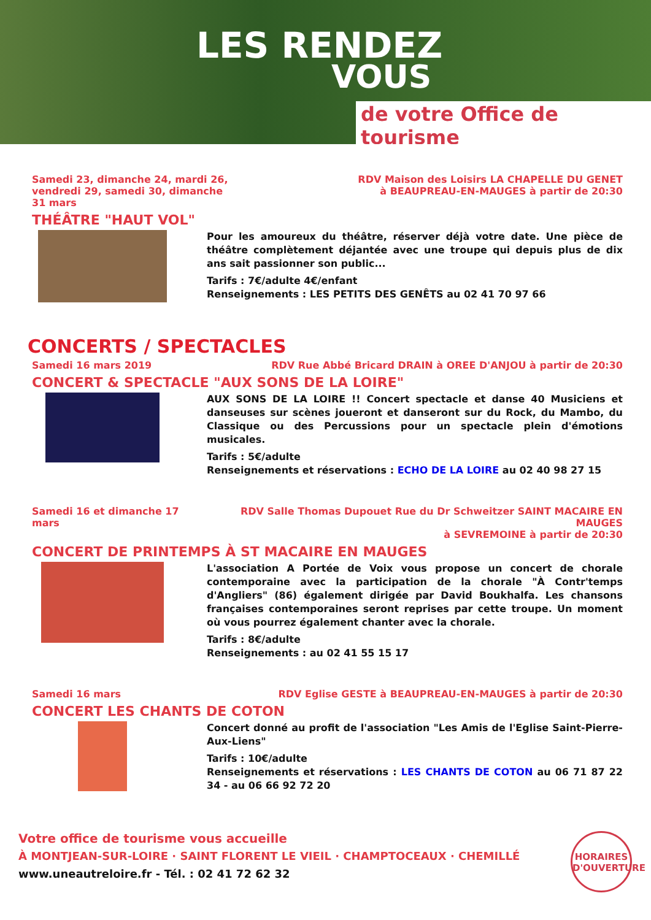LES RENDEZ
VOUS
de votre Office de tourisme
Samedi 23, dimanche 24, mardi 26,
vendredi 29, samedi 30, dimanche
31 mars
RDV Maison des Loisirs LA CHAPELLE DU GENET
à BEAUPREAU-EN-MAUGES à partir de 20:30
THÉÂTRE "HAUT VOL"
Pour les amoureux du théâtre, réserver déjà votre date. Une pièce de théâtre complètement déjantée avec une troupe qui depuis plus de dix ans sait passionner son public...
Tarifs : 7€/adulte 4€/enfant
Renseignements : LES PETITS DES GENÊTS au 02 41 70 97 66
CONCERTS / SPECTACLES
Samedi 16 mars 2019 RDV Rue Abbé Bricard DRAIN à OREE D'ANJOU à partir de 20:30
CONCERT & SPECTACLE "AUX SONS DE LA LOIRE"
AUX SONS DE LA LOIRE !! Concert spectacle et danse 40 Musiciens et danseuses sur scènes joueront et danseront sur du Rock, du Mambo, du Classique ou des Percussions pour un spectacle plein d'émotions musicales.
Tarifs : 5€/adulte
Renseignements et réservations : ECHO DE LA LOIRE au 02 40 98 27 15
Samedi 16 et dimanche 17 mars RDV Salle Thomas Dupouet Rue du Dr Schweitzer SAINT MACAIRE EN MAUGES
à SEVREMOINE à partir de 20:30
CONCERT DE PRINTEMPS À ST MACAIRE EN MAUGES
L'association A Portée de Voix vous propose un concert de chorale contemporaine avec la participation de la chorale "À Contr'temps d'Angliers" (86) également dirigée par David Boukhalfa. Les chansons françaises contemporaines seront reprises par cette troupe. Un moment où vous pourrez également chanter avec la chorale.
Tarifs : 8€/adulte
Renseignements : au 02 41 55 15 17
Samedi 16 mars RDV Eglise GESTE à BEAUPREAU-EN-MAUGES à partir de 20:30
CONCERT LES CHANTS DE COTON
Concert donné au profit de l'association "Les Amis de l'Eglise Saint-Pierre-Aux-Liens"
Tarifs : 10€/adulte
Renseignements et réservations : LES CHANTS DE COTON au 06 71 87 22 34 - au 06 66 92 72 20
Votre office de tourisme vous accueille
À MONTJEAN-SUR-LOIRE · SAINT FLORENT LE VIEIL · CHAMPTOCEAUX · CHEMILLÉ
www.uneautreloire.fr - Tél. : 02 41 72 62 32
HORAIRES D'OUVERTURE